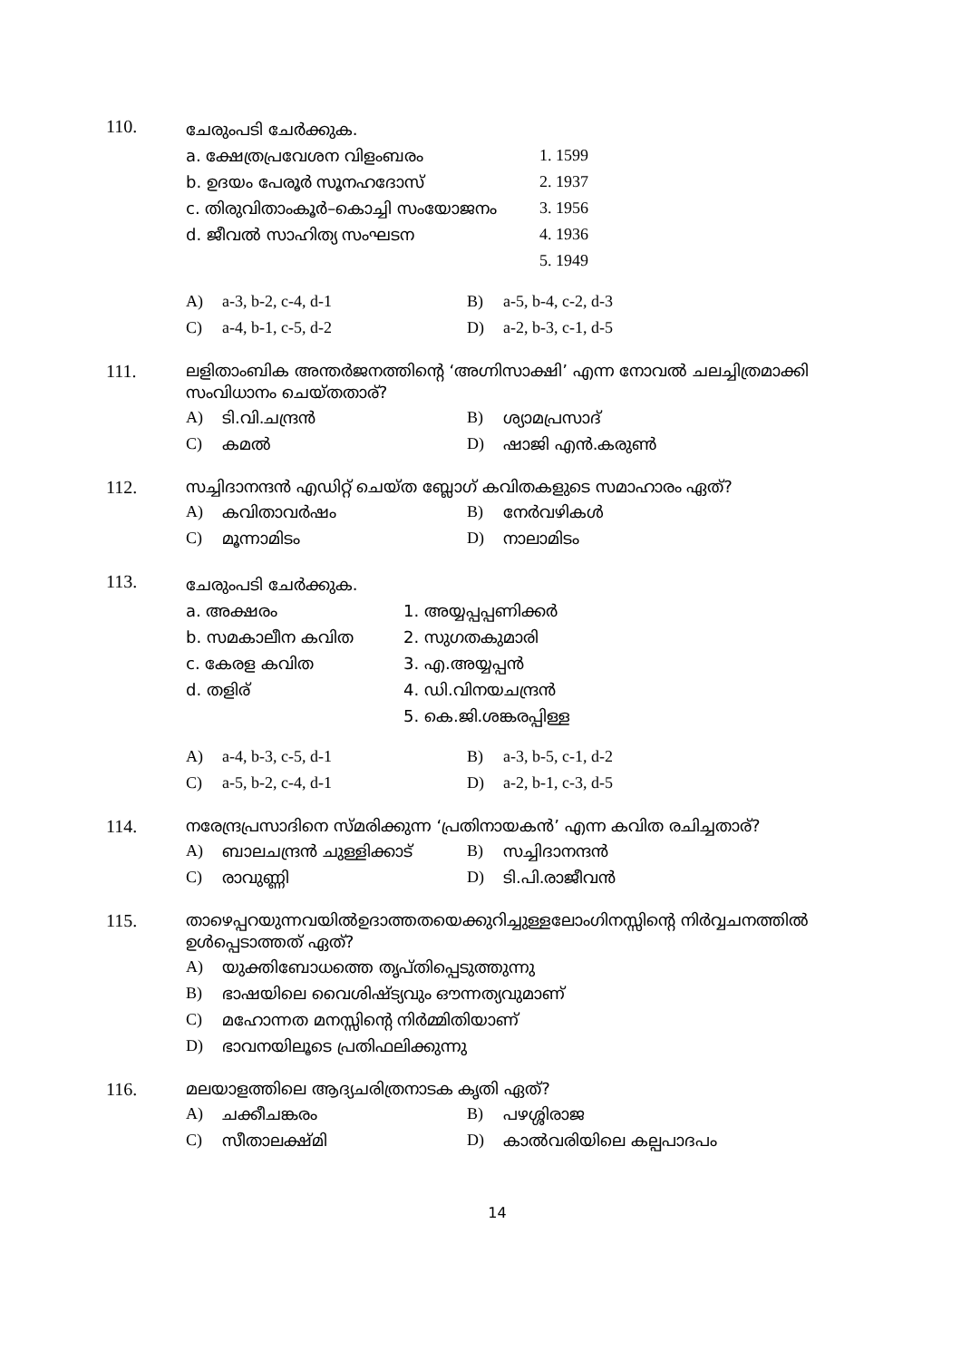110.
ചേരുംപടി ചേർക്കുക.
a. ക്ഷേത്രപ്രവേശന വിളംബരം 1. 1599
b. ഉദയം പേരൂർ സൂനഹദോസ് 2. 1937
c. തിരുവിതാംകൂർ–കൊച്ചി സംയോജനം 3. 1956
d. ജീവൽ സാഹിത്യ സംഘടന 4. 1936
5. 1949
A) a-3, b-2, c-4, d-1 B) a-5, b-4, c-2, d-3
C) a-4, b-1, c-5, d-2 D) a-2, b-3, c-1, d-5
111. ലളിതാംബിക അന്തർജനത്തിന്റെ ‘അഗ്നിസാക്ഷി’ എന്ന നോവൽ ചലച്ചിത്രമാക്കി സംവിധാനം ചെയ്തതാര്?
A) ടി.വി.ചന്ദ്രൻ B) ശ്യാമപ്രസാദ്
C) കമൽ D) ഷാജി എൻ.കരുൺ
112. സച്ചിദാനന്ദൻ എഡിറ്റ് ചെയ്ത ബ്ലോഗ് കവിതകളുടെ സമാഹാരം ഏത്?
A) കവിതാവർഷം B) നേർവഴികൾ
C) മൂന്നാമിടം D) നാലാമിടം
113.
ചേരുംപടി ചേർക്കുക.
a. അക്ഷരം 1. അയ്യപ്പപ്പണിക്കർ
b. സമകാലീന കവിത 2. സുഗതകുമാരി
c. കേരള കവിത 3. എ.അയ്യപ്പൻ
d. തളിര് 4. ഡി.വിനയചന്ദ്രൻ
5. കെ.ജി.ശങ്കരപ്പിള്ള
A) a-4, b-3, c-5, d-1 B) a-3, b-5, c-1, d-2
C) a-5, b-2, c-4, d-1 D) a-2, b-1, c-3, d-5
114. നരേന്ദ്രപ്രസാദിനെ സ്മരിക്കുന്ന ‘പ്രതിനായകൻ’ എന്ന കവിത രചിച്ചതാര്?
A) ബാലചന്ദ്രൻ ചുള്ളിക്കാട് B) സച്ചിദാനന്ദൻ
C) രാവുണ്ണി D) ടി.പി.രാജീവൻ
115. താഴെപ്പറയുന്നവയിൽഉദാത്തതയെക്കുറിച്ചുള്ളലോംഗിനസ്സിന്റെ നിർവ്വചനത്തിൽ ഉൾപ്പെടാത്തത് ഏത്?
A) യുക്തിബോധത്തെ തൃപ്തിപ്പെടുത്തുന്നു
B) ഭാഷയിലെ വൈശിഷ്ട്യവും ഔന്നത്യവുമാണ്
C) മഹോന്നത മനസ്സിന്റെ നിർമ്മിതിയാണ്
D) ഭാവനയിലൂടെ പ്രതിഫലിക്കുന്നു
116. മലയാളത്തിലെ ആദ്യചരിത്രനാടക കൃതി ഏത്?
A) ചക്കീചങ്കരം B) പഴശ്ശിരാജ
C) സീതാലക്ഷ്മി D) കാൽവരിയിലെ കല്പപാദപം
14